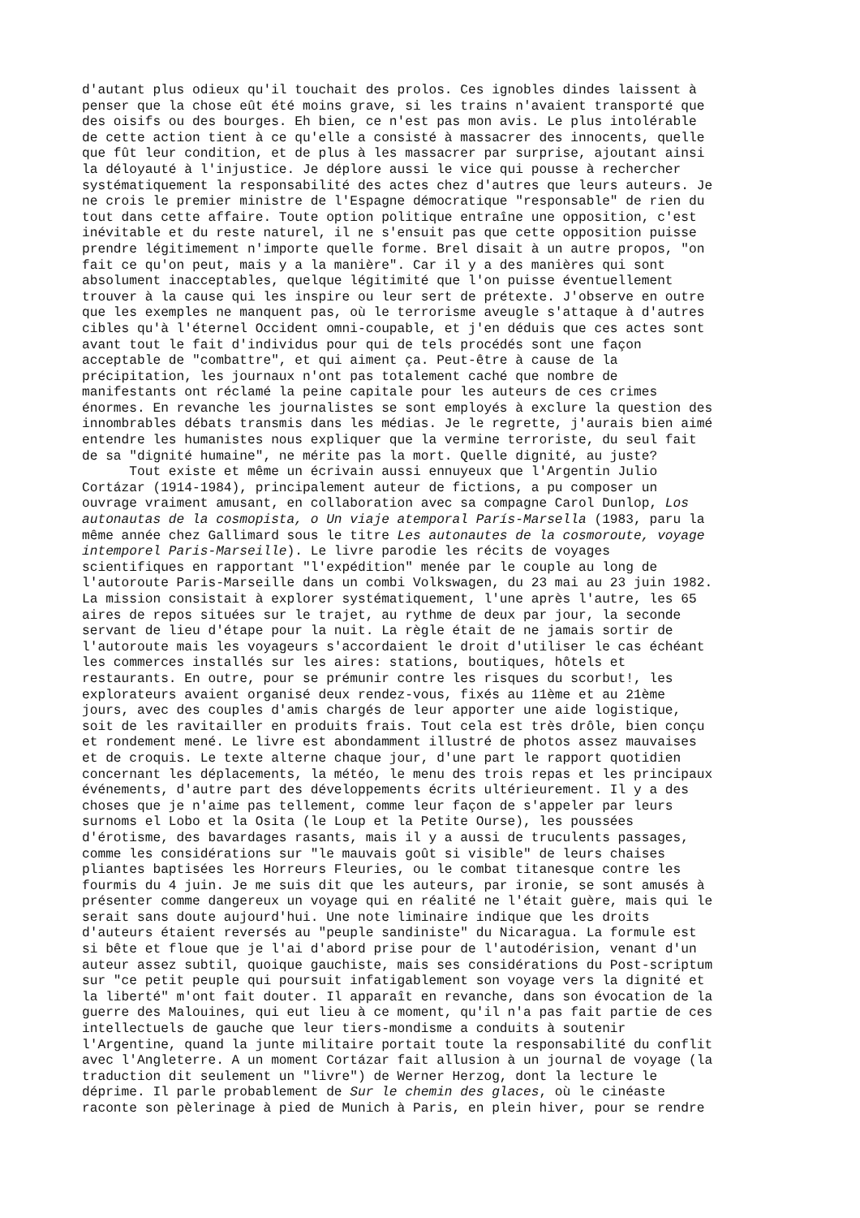d'autant plus odieux qu'il touchait des prolos. Ces ignobles dindes laissent à
penser que la chose eût été moins grave, si les trains n'avaient transporté que
des oisifs ou des bourges. Eh bien, ce n'est pas mon avis. Le plus intolérable
de cette action tient à ce qu'elle a consisté à massacrer des innocents, quelle
que fût leur condition, et de plus à les massacrer par surprise, ajoutant ainsi
la déloyauté à l'injustice. Je déplore aussi le vice qui pousse à rechercher
systématiquement la responsabilité des actes chez d'autres que leurs auteurs. Je
ne crois le premier ministre de l'Espagne démocratique "responsable" de rien du
tout dans cette affaire. Toute option politique entraîne une opposition, c'est
inévitable et du reste naturel, il ne s'ensuit pas que cette opposition puisse
prendre légitimement n'importe quelle forme. Brel disait à un autre propos, "on
fait ce qu'on peut, mais y a la manière". Car il y a des manières qui sont
absolument inacceptables, quelque légitimité que l'on puisse éventuellement
trouver à la cause qui les inspire ou leur sert de prétexte. J'observe en outre
que les exemples ne manquent pas, où le terrorisme aveugle s'attaque à d'autres
cibles qu'à l'éternel Occident omni-coupable, et j'en déduis que ces actes sont
avant tout le fait d'individus pour qui de tels procédés sont une façon
acceptable de "combattre", et qui aiment ça. Peut-être à cause de la
précipitation, les journaux n'ont pas totalement caché que nombre de
manifestants ont réclamé la peine capitale pour les auteurs de ces crimes
énormes. En revanche les journalistes se sont employés à exclure la question des
innombrables débats transmis dans les médias. Je le regrette, j'aurais bien aimé
entendre les humanistes nous expliquer que la vermine terroriste, du seul fait
de sa "dignité humaine", ne mérite pas la mort. Quelle dignité, au juste?
      Tout existe et même un écrivain aussi ennuyeux que l'Argentin Julio
Cortázar (1914-1984), principalement auteur de fictions, a pu composer un
ouvrage vraiment amusant, en collaboration avec sa compagne Carol Dunlop, Los
autonautas de la cosmopista, o Un viaje atemporal París-Marsella (1983, paru la
même année chez Gallimard sous le titre Les autonautes de la cosmoroute, voyage
intemporel Paris-Marseille). Le livre parodie les récits de voyages
scientifiques en rapportant "l'expédition" menée par le couple au long de
l'autoroute Paris-Marseille dans un combi Volkswagen, du 23 mai au 23 juin 1982.
La mission consistait à explorer systématiquement, l'une après l'autre, les 65
aires de repos situées sur le trajet, au rythme de deux par jour, la seconde
servant de lieu d'étape pour la nuit. La règle était de ne jamais sortir de
l'autoroute mais les voyageurs s'accordaient le droit d'utiliser le cas échéant
les commerces installés sur les aires: stations, boutiques, hôtels et
restaurants. En outre, pour se prémunir contre les risques du scorbut!, les
explorateurs avaient organisé deux rendez-vous, fixés au 11ème et au 21ème
jours, avec des couples d'amis chargés de leur apporter une aide logistique,
soit de les ravitailler en produits frais. Tout cela est très drôle, bien conçu
et rondement mené. Le livre est abondamment illustré de photos assez mauvaises
et de croquis. Le texte alterne chaque jour, d'une part le rapport quotidien
concernant les déplacements, la météo, le menu des trois repas et les principaux
événements, d'autre part des développements écrits ultérieurement. Il y a des
choses que je n'aime pas tellement, comme leur façon de s'appeler par leurs
surnoms el Lobo et la Osita (le Loup et la Petite Ourse), les poussées
d'érotisme, des bavardages rasants, mais il y a aussi de truculents passages,
comme les considérations sur "le mauvais goût si visible" de leurs chaises
pliantes baptisées les Horreurs Fleuries, ou le combat titanesque contre les
fourmis du 4 juin. Je me suis dit que les auteurs, par ironie, se sont amusés à
présenter comme dangereux un voyage qui en réalité ne l'était guère, mais qui le
serait sans doute aujourd'hui. Une note liminaire indique que les droits
d'auteurs étaient reversés au "peuple sandiniste" du Nicaragua. La formule est
si bête et floue que je l'ai d'abord prise pour de l'autodérision, venant d'un
auteur assez subtil, quoique gauchiste, mais ses considérations du Post-scriptum
sur "ce petit peuple qui poursuit infatigablement son voyage vers la dignité et
la liberté" m'ont fait douter. Il apparaît en revanche, dans son évocation de la
guerre des Malouines, qui eut lieu à ce moment, qu'il n'a pas fait partie de ces
intellectuels de gauche que leur tiers-mondisme a conduits à soutenir
l'Argentine, quand la junte militaire portait toute la responsabilité du conflit
avec l'Angleterre. A un moment Cortázar fait allusion à un journal de voyage (la
traduction dit seulement un "livre") de Werner Herzog, dont la lecture le
déprime. Il parle probablement de Sur le chemin des glaces, où le cinéaste
raconte son pèlerinage à pied de Munich à Paris, en plein hiver, pour se rendre